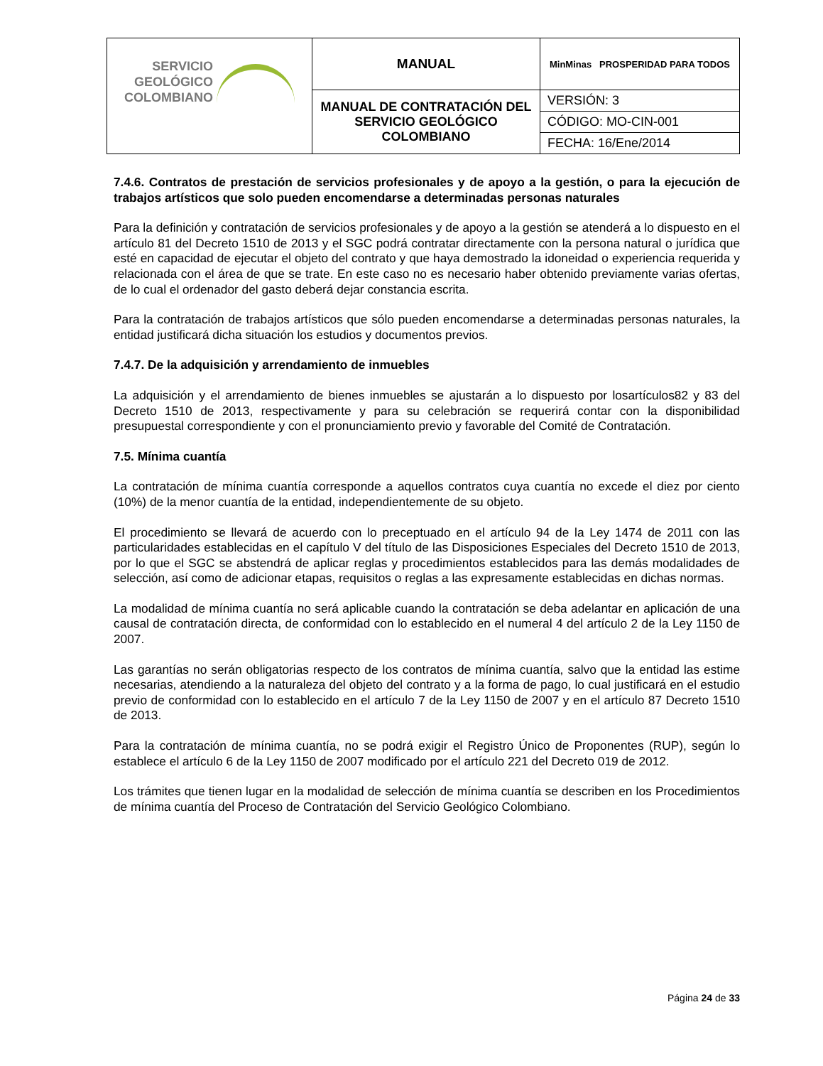| SERVICIO GEOLÓGICO COLOMBIANO | MANUAL | MinMinas PROSPERIDAD PARA TODOS |
| | MANUAL DE CONTRATACIÓN DEL SERVICIO GEOLÓGICO COLOMBIANO | VERSIÓN: 3 |
| | | CÓDIGO: MO-CIN-001 |
| | | FECHA: 16/Ene/2014 |
7.4.6. Contratos de prestación de servicios profesionales y de apoyo a la gestión, o para la ejecución de trabajos artísticos que solo pueden encomendarse a determinadas personas naturales
Para la definición y contratación de servicios profesionales y de apoyo a la gestión se atenderá a lo dispuesto en el artículo 81 del Decreto 1510 de 2013 y el SGC podrá contratar directamente con la persona natural o jurídica que esté en capacidad de ejecutar el objeto del contrato y que haya demostrado la idoneidad o experiencia requerida y relacionada con el área de que se trate. En este caso no es necesario haber obtenido previamente varias ofertas, de lo cual el ordenador del gasto deberá dejar constancia escrita.
Para la contratación de trabajos artísticos que sólo pueden encomendarse a determinadas personas naturales, la entidad justificará dicha situación los estudios y documentos previos.
7.4.7. De la adquisición y arrendamiento de inmuebles
La adquisición y el arrendamiento de bienes inmuebles se ajustarán a lo dispuesto por losartículos82 y 83 del Decreto 1510 de 2013, respectivamente y para su celebración se requerirá contar con la disponibilidad presupuestal correspondiente y con el pronunciamiento previo y favorable del Comité de Contratación.
7.5. Mínima cuantía
La contratación de mínima cuantía corresponde a aquellos contratos cuya cuantía no excede el diez por ciento (10%) de la menor cuantía de la entidad, independientemente de su objeto.
El procedimiento se llevará de acuerdo con lo preceptuado en el artículo 94 de la Ley 1474 de 2011 con las particularidades establecidas en el capítulo V del título de las Disposiciones Especiales del Decreto 1510 de 2013, por lo que el SGC se abstendrá de aplicar reglas y procedimientos establecidos para las demás modalidades de selección, así como de adicionar etapas, requisitos o reglas a las expresamente establecidas en dichas normas.
La modalidad de mínima cuantía no será aplicable cuando la contratación se deba adelantar en aplicación de una causal de contratación directa, de conformidad con lo establecido en el numeral 4 del artículo 2 de la Ley 1150 de 2007.
Las garantías no serán obligatorias respecto de los contratos de mínima cuantía, salvo que la entidad las estime necesarias, atendiendo a la naturaleza del objeto del contrato y a la forma de pago, lo cual justificará en el estudio previo de conformidad con lo establecido en el artículo 7 de la Ley 1150 de 2007 y en el artículo 87 Decreto 1510 de 2013.
Para la contratación de mínima cuantía, no se podrá exigir el Registro Único de Proponentes (RUP), según lo establece el artículo 6 de la Ley 1150 de 2007 modificado por el artículo 221 del Decreto 019 de 2012.
Los trámites que tienen lugar en la modalidad de selección de mínima cuantía se describen en los Procedimientos de mínima cuantía del Proceso de Contratación del Servicio Geológico Colombiano.
Página 24 de 33